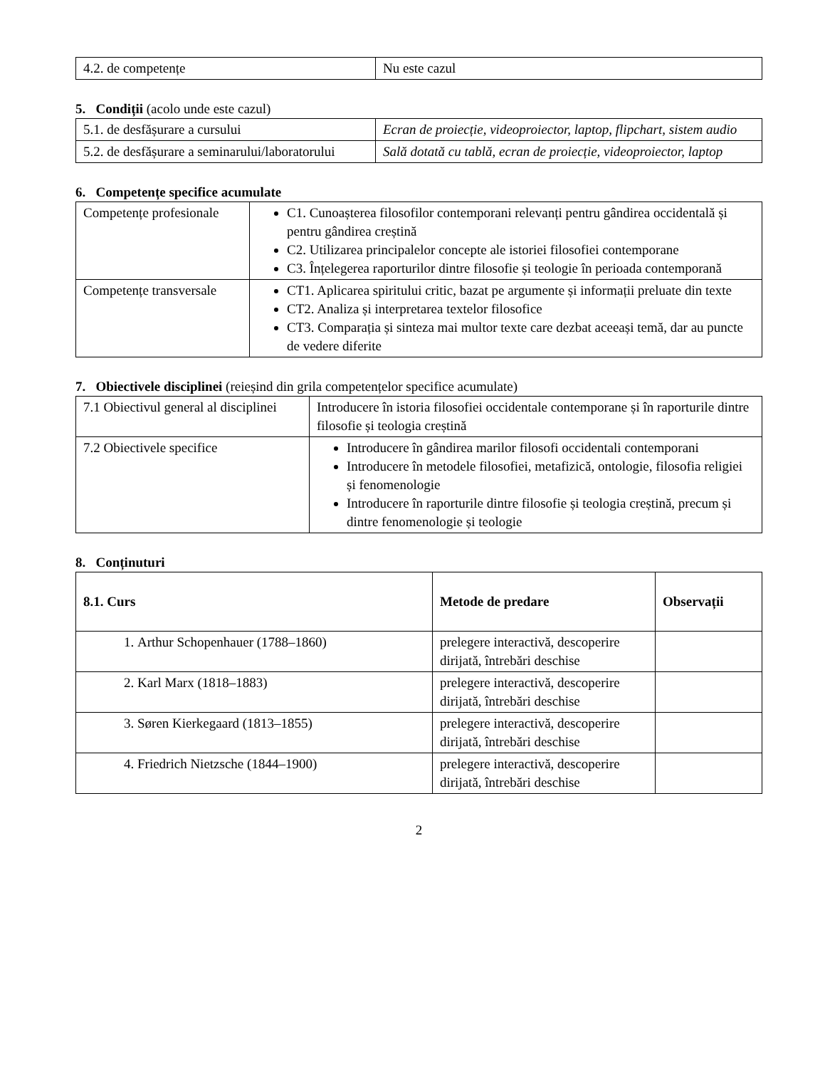| 4.2. de competențe | Nu este cazul |
5. Condiții (acolo unde este cazul)
| 5.1. de desfășurare a cursului | Ecran de proiecție, videoproiector, laptop, flipchart, sistem audio |
| 5.2. de desfășurare a seminarului/laboratorului | Sală dotată cu tablă, ecran de proiecție, videoproiector, laptop |
6. Competențe specifice acumulate
| Competențe profesionale | C1. Cunoașterea filosofilor contemporani relevanți pentru gândirea occidentală și pentru gândirea creștină C2. Utilizarea principalelor concepte ale istoriei filosofiei contemporane C3. Înțelegerea raporturilor dintre filosofie și teologie în perioada contemporană |
| Competențe transversale | CT1. Aplicarea spiritului critic, bazat pe argumente și informații preluate din texte CT2. Analiza și interpretarea textelor filosofice CT3. Comparația și sinteza mai multor texte care dezbat aceeași temă, dar au puncte de vedere diferite |
7. Obiectivele disciplinei (reieșind din grila competențelor specifice acumulate)
| 7.1 Obiectivul general al disciplinei | Introducere în istoria filosofiei occidentale contemporane și în raporturile dintre filosofie și teologia creștină |
| 7.2 Obiectivele specifice | Introducere în gândirea marilor filosofi occidentali contemporani Introducere în metodele filosofiei, metafizică, ontologie, filosofia religiei și fenomenologie Introducere în raporturile dintre filosofie și teologia creștină, precum și dintre fenomenologie și teologie |
8. Conținuturi
| 8.1. Curs | Metode de predare | Observații |
| --- | --- | --- |
| 1. Arthur Schopenhauer (1788–1860) | prelegere interactivă, descoperire dirijată, întrebări deschise | |
| 2. Karl Marx (1818–1883) | prelegere interactivă, descoperire dirijată, întrebări deschise | |
| 3. Søren Kierkegaard (1813–1855) | prelegere interactivă, descoperire dirijată, întrebări deschise | |
| 4. Friedrich Nietzsche (1844–1900) | prelegere interactivă, descoperire dirijată, întrebări deschise | |
2